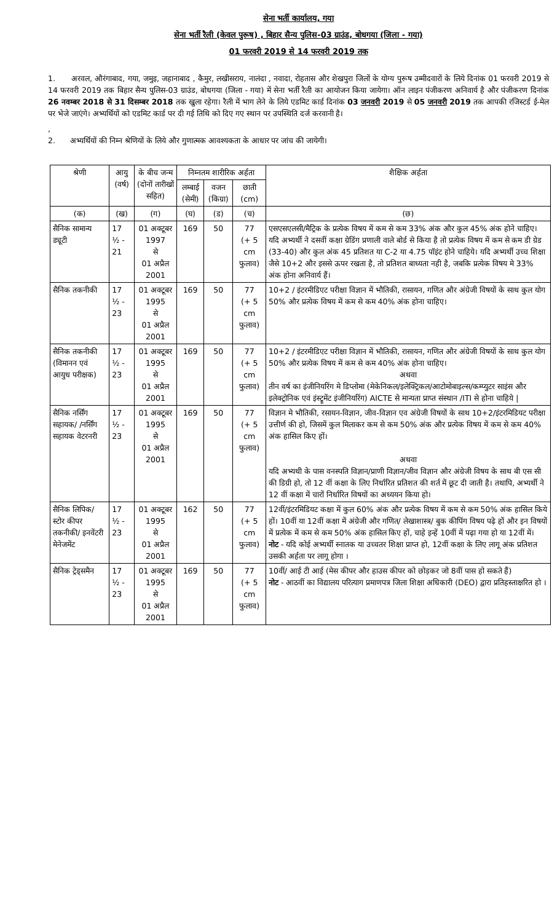सेना भर्ती कार्यालय, गया
सेना भर्ती रैली (केवल पुरूष) , बिहार सैन्य पुलिस-03 ग्राउंड, बोधगया (जिला - गया)
01 फरवरी 2019 से 14 फरवरी 2019 तक
1. अरवल, औरंगाबाद, गया, जमुइ, जहानाबाद , कैमुर, लखीसराय, नालंदा , नवादा, रोहतास और शेखपुरा जिलों के योग्य पुरूष उम्मीदवारों के लिये दिनांक 01 फरवरी 2019 से 14 फरवरी 2019 तक बिहार सैन्य पुलिस-03 ग्राउंड, बोधगया (जिला - गया) में सेना भर्ती रैली का आयोजन किया जायेगा। ऑन लाइन पंजीकरण अनिवार्य है और पंजीकरण दिनांक 26 नवम्बर 2018 से 31 दिसम्बर 2018 तक खुला रहेगा। रैली में भाग लेने के लिये एडमिट कार्ड दिनांक 03 जनवरी 2019 से 05 जनवरी 2019 तक आपकी रजिस्टर्ड ई-मेल पर भेजे जाएंगे। अभ्यर्थियों को एडमिट कार्ड पर दी गई तिथि को दिए गए स्थान पर उपस्थिति दर्ज करवानी है।
,
2. अभ्यर्थियों की निम्न श्रेणियों के लिये और गुणात्मक आवश्यकता के आधार पर जांच की जायेगी।
| श्रेणी | आयु (वर्ष) | के बीच जन्म (दोनों तारीखों सहित) | निम्नतम शारीरिक अर्हता | | | शैक्षिक अर्हता |
| --- | --- | --- | --- | --- | --- | --- |
| | | | लम्बाई (सेमी) | वजन (किग्रा) | छाती (cm) | |
| (क) | (ख) | (ग) | (घ) | (ड) | (च) | (छ) |
| सैनिक सामान्य ड्यूटी | 17 ½ - 21 | 01 अक्टूबर 1997 से 01 अप्रैल 2001 | 169 | 50 | 77 (+ 5 cm फुलाव) | एसएसएलसी/मैट्रिक के प्रत्येक विषय में कम से कम 33% अंक और कुल 45% अंक होने चाहिए। यदि अभ्यर्थी ने दसवीं कक्षा ग्रेडिंग प्रणाली वाले बोर्ड से किया है तो प्रत्येक विषय में कम से कम डी ग्रेड (33-40) और कुल अंक 45 प्रतिशत या C-2 या 4.75 पॉइंट होने चाहिये। यदि अभ्यर्थी उच्च शिक्षा जैसे 10+2 और इससे ऊपर रखता है, तो प्रतिशत बाध्यता नही है, जबकि प्रत्येक विषय मे 33% अंक होना अनिवार्य हैं। |
| सैनिक तकनीकी | 17 ½ - 23 | 01 अक्टूबर 1995 से 01 अप्रैल 2001 | 169 | 50 | 77 (+ 5 cm फुलाव) | 10+2 / इंटरमीडिएट परीक्षा विज्ञान में भौतिकी, रासायन, गणित और अंग्रेजी विषयों के साथ कुल योग 50% और प्रत्येक विषय में कम से कम 40% अंक होना चाहिए। |
| सैनिक तकनीकी (विमानन एवं आयुध परीक्षक) | 17 ½ - 23 | 01 अक्टूबर 1995 से 01 अप्रैल 2001 | 169 | 50 | 77 (+ 5 cm फुलाव) | 10+2 / इंटरमीडिएट परीक्षा विज्ञान में भौतिकी, रासायन, गणित और अंग्रेजी विषयों के साथ कुल योग 50% और प्रत्येक विषय में कम से कम 40% अंक होना चाहिए। अथवा तीन वर्ष का इंजीनियरिंग मे डिप्लोमा (मेकेनिकल/इलेक्ट्रिकल/आटोमोबाइल्स/कम्प्युटर साइंस और इलेक्ट्रोनिक एवं इंस्ट्रूमेंट इंजीनियरिंग) AICTE से मान्यता प्राप्त संस्थान /ITI से होना चाहिये / |
| सैनिक नर्सिंग सहायक/ /नर्सिंग सहायक वेटरनरी | 17 ½ - 23 | 01 अक्टूबर 1995 से 01 अप्रैल 2001 | 169 | 50 | 77 (+ 5 cm फुलाव) | विज्ञान मे भौतिकी, रसायन-विज्ञान, जीव-विज्ञान एव अंग्रेजी विषयों के साथ 10+2/इंटरमिडियट परीक्षा उत्तीर्ण की हो, जिसमें कुल मिलाकर कम से कम 50% अंक और प्रत्येक विषय में कम से कम 40% अंक हासिल किए हों। अथवा यदि अभ्यथी के पास वनस्पति विज्ञान/प्राणी विज्ञान/जीव विज्ञान और अंग्रेजी विषय के साथ बी एस सी की डिग्री हो, तो 12 वीं कक्षा के लिए निर्धारित प्रतिशत की शर्त में छूट दी जाती है। तथापि, अभ्यर्थी ने 12 वीं कक्षा में चारों निर्धारित विषयों का अध्ययन किया हो। |
| सैनिक लिपिक/ स्टोर कीपर तकनीकी/ इनवेंटरी मेनेजमेंट | 17 ½ - 23 | 01 अक्टूबर 1995 से 01 अप्रैल 2001 | 162 | 50 | 77 (+ 5 cm फुलाव) | 12वीं/इंटरमिडियट कक्षा में कुल 60% अंक और प्रत्येक विषय में कम से कम 50% अंक हासिल किये हों। 10वीं या 12वीं कक्षा में अंग्रेजी और गणित/ लेखाशास्त्र/ बुक कीपिंग विषय पढ़े हों और इन विषयों में प्रत्येक में कम से कम 50% अंक हासिल किए हों, चाहे इन्हें 10वीं में पढ़ा गया हो या 12वीं में। नोट - यदि कोई अभ्यर्थी स्नातक या उच्चतर शिक्षा प्राप्त हो, 12वीं कक्षा के लिए लागू अंक प्रतिशत उसकी अर्हता पर लागू होगा । |
| सैनिक ट्रेड्समैन | 17 ½ - 23 | 01 अक्टूबर 1995 से 01 अप्रैल 2001 | 169 | 50 | 77 (+ 5 cm फुलाव) | 10वीं/ आई टी आई (मेस कीपर और हाउस कीपर को छोड़कर जो 8वीं पास हो सकते हैं) नोट - आठवीं का विद्यालय परित्याग प्रमाणपत्र जिला शिक्षा अधिकारी (DEO) द्वारा प्रतिहस्ताक्षरित हो । |